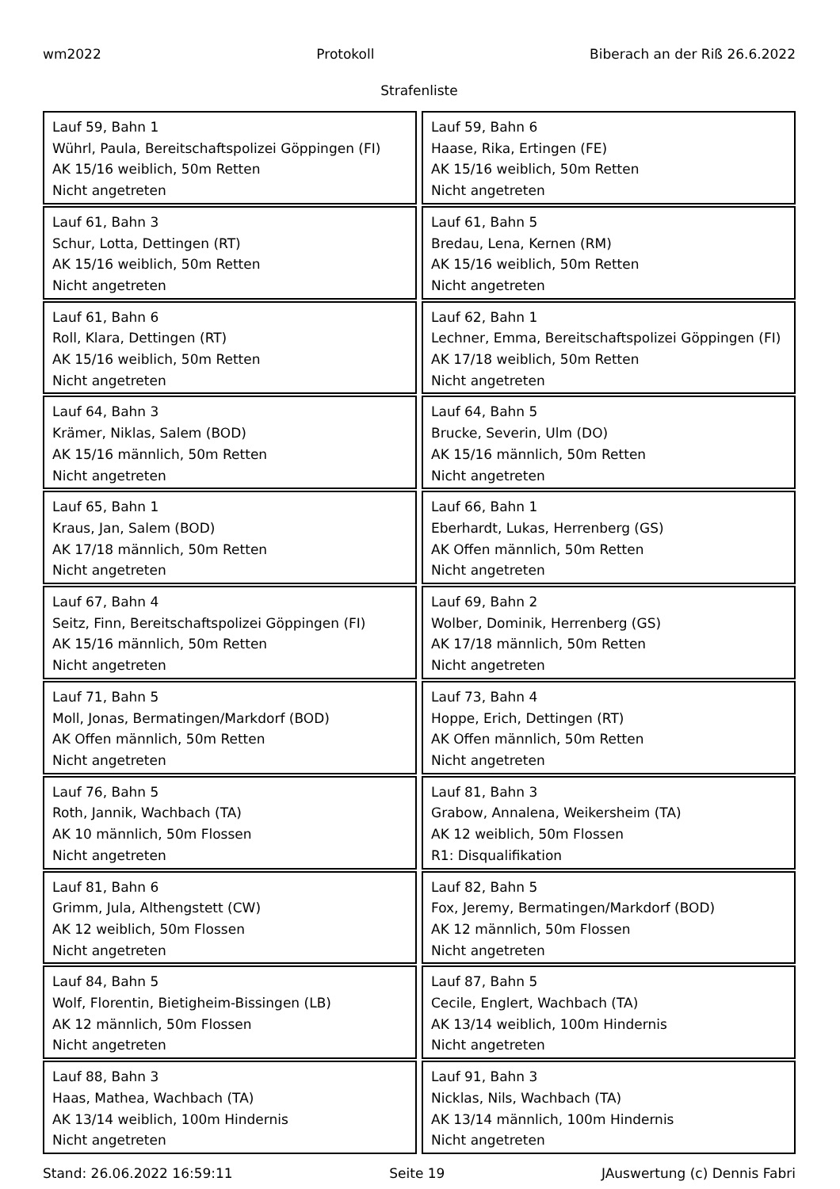wm2022 Protokoll Biberach an der Riß 26.6.2022
Strafenliste
| Lauf 59, Bahn 1 Wührl, Paula, Bereitschaftspolizei Göppingen (FI) AK 15/16 weiblich, 50m Retten Nicht angetreten | Lauf 59, Bahn 6 Haase, Rika, Ertingen (FE) AK 15/16 weiblich, 50m Retten Nicht angetreten |
| Lauf 61, Bahn 3 Schur, Lotta, Dettingen (RT) AK 15/16 weiblich, 50m Retten Nicht angetreten | Lauf 61, Bahn 5 Bredau, Lena, Kernen (RM) AK 15/16 weiblich, 50m Retten Nicht angetreten |
| Lauf 61, Bahn 6 Roll, Klara, Dettingen (RT) AK 15/16 weiblich, 50m Retten Nicht angetreten | Lauf 62, Bahn 1 Lechner, Emma, Bereitschaftspolizei Göppingen (FI) AK 17/18 weiblich, 50m Retten Nicht angetreten |
| Lauf 64, Bahn 3 Krämer, Niklas, Salem (BOD) AK 15/16 männlich, 50m Retten Nicht angetreten | Lauf 64, Bahn 5 Brucke, Severin, Ulm (DO) AK 15/16 männlich, 50m Retten Nicht angetreten |
| Lauf 65, Bahn 1 Kraus, Jan, Salem (BOD) AK 17/18 männlich, 50m Retten Nicht angetreten | Lauf 66, Bahn 1 Eberhardt, Lukas, Herrenberg (GS) AK Offen männlich, 50m Retten Nicht angetreten |
| Lauf 67, Bahn 4 Seitz, Finn, Bereitschaftspolizei Göppingen (FI) AK 15/16 männlich, 50m Retten Nicht angetreten | Lauf 69, Bahn 2 Wolber, Dominik, Herrenberg (GS) AK 17/18 männlich, 50m Retten Nicht angetreten |
| Lauf 71, Bahn 5 Moll, Jonas, Bermatingen/Markdorf (BOD) AK Offen männlich, 50m Retten Nicht angetreten | Lauf 73, Bahn 4 Hoppe, Erich, Dettingen (RT) AK Offen männlich, 50m Retten Nicht angetreten |
| Lauf 76, Bahn 5 Roth, Jannik, Wachbach (TA) AK 10 männlich, 50m Flossen Nicht angetreten | Lauf 81, Bahn 3 Grabow, Annalena, Weikersheim (TA) AK 12 weiblich, 50m Flossen R1: Disqualifikation |
| Lauf 81, Bahn 6 Grimm, Jula, Althengstett (CW) AK 12 weiblich, 50m Flossen Nicht angetreten | Lauf 82, Bahn 5 Fox, Jeremy, Bermatingen/Markdorf (BOD) AK 12 männlich, 50m Flossen Nicht angetreten |
| Lauf 84, Bahn 5 Wolf, Florentin, Bietigheim-Bissingen (LB) AK 12 männlich, 50m Flossen Nicht angetreten | Lauf 87, Bahn 5 Cecile, Englert, Wachbach (TA) AK 13/14 weiblich, 100m Hindernis Nicht angetreten |
| Lauf 88, Bahn 3 Haas, Mathea, Wachbach (TA) AK 13/14 weiblich, 100m Hindernis Nicht angetreten | Lauf 91, Bahn 3 Nicklas, Nils, Wachbach (TA) AK 13/14 männlich, 100m Hindernis Nicht angetreten |
Stand: 26.06.2022 16:59:11 Seite 19 JAuswertung (c) Dennis Fabri